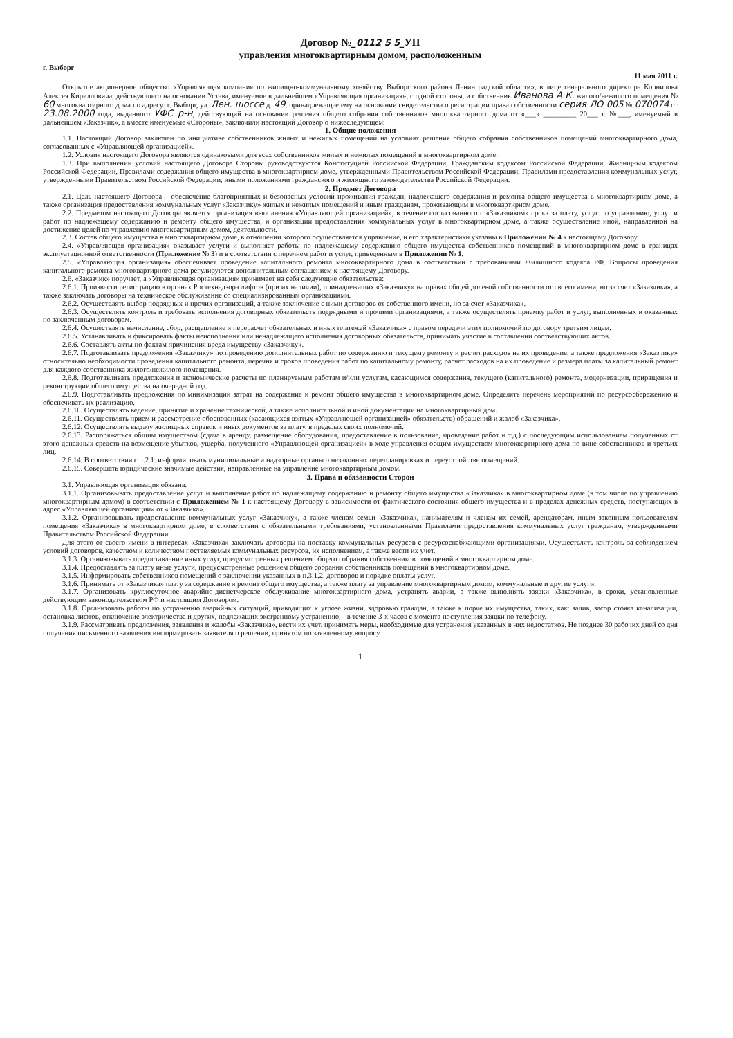Договор №_0112 5 5_УП
управления многоквартирным домом, расположенным
г. Выборг 11 мая 2011 г.
Открытое акционерное общество «Управляющая компания по жилищно-коммунальному хозяйству Выборгского района Ленинградской области», в лице генерального директора Корнилова Алексея Кирилловича, действующего на основании Устава, именуемое в дальнейшем «Управляющая организация», с одной стороны, и собственник Иванова А.К. жилого/нежилого помещения № 60 многоквартирного дома по адресу: г. Выборг, ул. Лен. шоссе д. 49, принадлежащее ему на основании свидетельства о регистрации права собственности серия ЛО 005 № 070074 от 23.08.2000 года, выданного УФС р-н, действующий на основании решения общего собрания собственников многоквартирного дома от «___» _________ 20___ г. №___, именуемый в дальнейшем «Заказчик», а вместе именуемые «Стороны», заключили настоящий Договор о нижеследующем:
1. Общие положения
1.1. Настоящий Договор заключен по инициативе собственников жилых и нежилых помещений на условиях решения общего собрания собственников помещений многоквартирного дома, согласованных с «Управляющей организацией».
1.2. Условия настоящего Договора являются одинаковыми для всех собственников жилых и нежилых помещений в многоквартирном доме.
1.3. При выполнении условий настоящего Договора Стороны руководствуются Конституцией Российской Федерации, Гражданским кодексом Российской Федерации, Жилищным кодексом Российской Федерации, Правилами содержания общего имущества в многоквартирном доме, утвержденными Правительством Российской Федерации, Правилами предоставления коммунальных услуг, утвержденными Правительством Российской Федерации, иными положениями гражданского и жилищного законодательства Российской Федерации.
2. Предмет Договора
2.1. Цель настоящего Договора – обеспечение благоприятных и безопасных условий проживания граждан, надлежащего содержания и ремонта общего имущества в многоквартирном доме, а также организация предоставления коммунальных услуг «Заказчику» жилых и нежилых помещений и иным гражданам, проживающим в многоквартирном доме.
2.2. Предметом настоящего Договора является организация выполнения «Управляющей организацией», в течение согласованного с «Заказчиком» срока за плату, услуг по управлению, услуг и работ по надлежащему содержанию и ремонту общего имущества, и организации предоставления коммунальных услуг в многоквартирном доме, а также осуществление иной, направленной на достижение целей по управлению многоквартирным домом, деятельности.
2.3. Состав общего имущества в многоквартирном доме, в отношении которого осуществляется управление, и его характеристики указаны в Приложении № 4 к настоящему Договору.
2.4. «Управляющая организация» оказывает услуги и выполняет работы по надлежащему содержанию общего имущества собственников помещений в многоквартирном доме в границах эксплуатационной ответственности (Приложение № 3) и в соответствии с перечнем работ и услуг, приведенным в Приложении № 1.
2.5. «Управляющая организация» обеспечивает проведение капитального ремонта многоквартирного дома в соответствии с требованиями Жилищного кодекса РФ. Вопросы проведения капитального ремонта многоквартирного дома регулируются дополнительным соглашением к настоящему Договору.
2.6. «Заказчик» поручает, а «Управляющая организация» принимает на себя следующие обязательства:
2.6.1. Произвести регистрацию в органах Ростехнадзора лифтов (при их наличии), принадлежащих «Заказчику» на правах общей долевой собственности от своего имени, но за счет «Заказчика», а также заключать договоры на техническое обслуживание со специализированным организациями.
2.6.2. Осуществлять выбор подрядных и прочих организаций, а также заключение с ними договоров от собственного имени, но за счет «Заказчика».
2.6.3. Осуществлять контроль и требовать исполнения договорных обязательств подрядными и прочими организациями, а также осуществлять приемку работ и услуг, выполненных и оказанных по заключенным договорам.
2.6.4. Осуществлять начисление, сбор, расщепление и перерасчет обязательных и иных платежей «Заказчика» с правом передачи этих полномочий по договору третьим лицам.
2.6.5. Устанавливать и фиксировать факты неисполнения или ненадлежащего исполнения договорных обязательств, принимать участие в составлении соответствующих актов.
2.6.6. Составлять акты по фактам причинения вреда имуществу «Заказчику».
2.6.7. Подготавливать предложения «Заказчику» по проведению дополнительных работ по содержанию и текущему ремонту и расчет расходов на их проведение, а также предложения «Заказчику» относительно необходимости проведения капитального ремонта, перечня и сроков проведения работ по капитальному ремонту, расчет расходов на их проведение и размера платы за капитальный ремонт для каждого собственника жилого/нежилого помещения.
2.6.8. Подготавливать предложения и экономические расчеты по планируемым работам и/или услугам, касающимся содержания, текущего (капитального) ремонта, модернизации, приращения и реконструкции общего имущества на очередной год.
2.6.9. Подготавливать предложения по минимизации затрат на содержание и ремонт общего имущества в многоквартирном доме. Определять перечень мероприятий по ресурсосбережению и обеспечивать их реализацию.
2.6.10. Осуществлять ведение, принятие и хранение технической, а также исполнительной и иной документации на многоквартирный дом.
2.6.11. Осуществлять прием и рассмотрение обоснованных (касающихся взятых «Управляющей организацией» обязательств) обращений и жалоб «Заказчика».
2.6.12. Осуществлять выдачу жилищных справок и иных документов за плату, в пределах своих полномочий.
2.6.13. Распоряжаться общим имуществом (сдача в аренду, размещение оборудования, предоставление в пользование, проведение работ и т.д.) с последующим использованием полученных от этого денежных средств на возмещение убытков, ущерба, полученного «Управляющей организацией» в ходе управления общим имуществом многоквартирного дома по вине собственников и третьих лиц.
2.6.14. В соответствии с п.2.1. информировать муниципальные и надзорные органы о незаконных перепланировках и переустройстве помещений.
2.6.15. Совершать юридические значимые действия, направленные на управление многоквартирным домом.
3. Права и обязанности Сторон
3.1. Управляющая организация обязана:
3.1.1. Организовывать предоставление услуг и выполнение работ по надлежащему содержанию и ремонту общего имущества «Заказчика» в многоквартирном доме (в том числе по управлению многоквартирным домом) в соответствии с Приложением № 1 к настоящему Договору в зависимости от фактического состояния общего имущества и в пределах денежных средств, поступающих в адрес «Управляющей организации» от «Заказчика».
3.1.2. Организовывать предоставление коммунальных услуг «Заказчику», а также членам семьи «Заказчика», нанимателям и членам их семей, арендаторам, иным законным пользователям помещения «Заказчика» в многоквартирном доме, в соответствии с обязательными требованиями, установленными Правилами предоставления коммунальных услуг гражданам, утвержденными Правительством Российской Федерации.
Для этого от своего имени в интересах «Заказчика» заключать договоры на поставку коммунальных ресурсов с ресурсоснабжающими организациями. Осуществлять контроль за соблюдением условий договоров, качеством и количеством поставляемых коммунальных ресурсов, их исполнением, а также вести их учет.
3.1.3. Организовывать предоставление иных услуг, предусмотренных решением общего собрания собственников помещений в многоквартирном доме.
3.1.4. Предоставлять за плату иные услуги, предусмотренные решением общего собрания собственников помещений в многоквартирном доме.
3.1.5. Информировать собственников помещений о заключении указанных в п.3.1.2. договоров и порядке оплаты услуг.
3.1.6. Принимать от «Заказчика» плату за содержание и ремонт общего имущества, а также плату за управление многоквартирным домом, коммунальные и другие услуги.
3.1.7. Организовать круглосуточное аварийно-диспетчерское обслуживание многоквартирного дома, устранять аварии, а также выполнять заявки «Заказчика», в сроки, установленные действующим законодательством РФ и настоящим Договором.
3.1.8. Организовать работы по устранению аварийных ситуаций, приводящих к угрозе жизни, здоровью граждан, а также к порче их имущества, таких, как: залив, засор стояка канализации, остановка лифтов, отключение электричества и других, подлежащих экстренному устранению, - в течение 3-х часов с момента поступления заявки по телефону.
3.1.9. Рассматривать предложения, заявления и жалобы «Заказчика», вести их учет, принимать меры, необходимые для устранения указанных в них недостатков. Не позднее 30 рабочих дней со дня получения письменного заявления информировать заявителя о решении, принятом по заявленному вопросу.
1